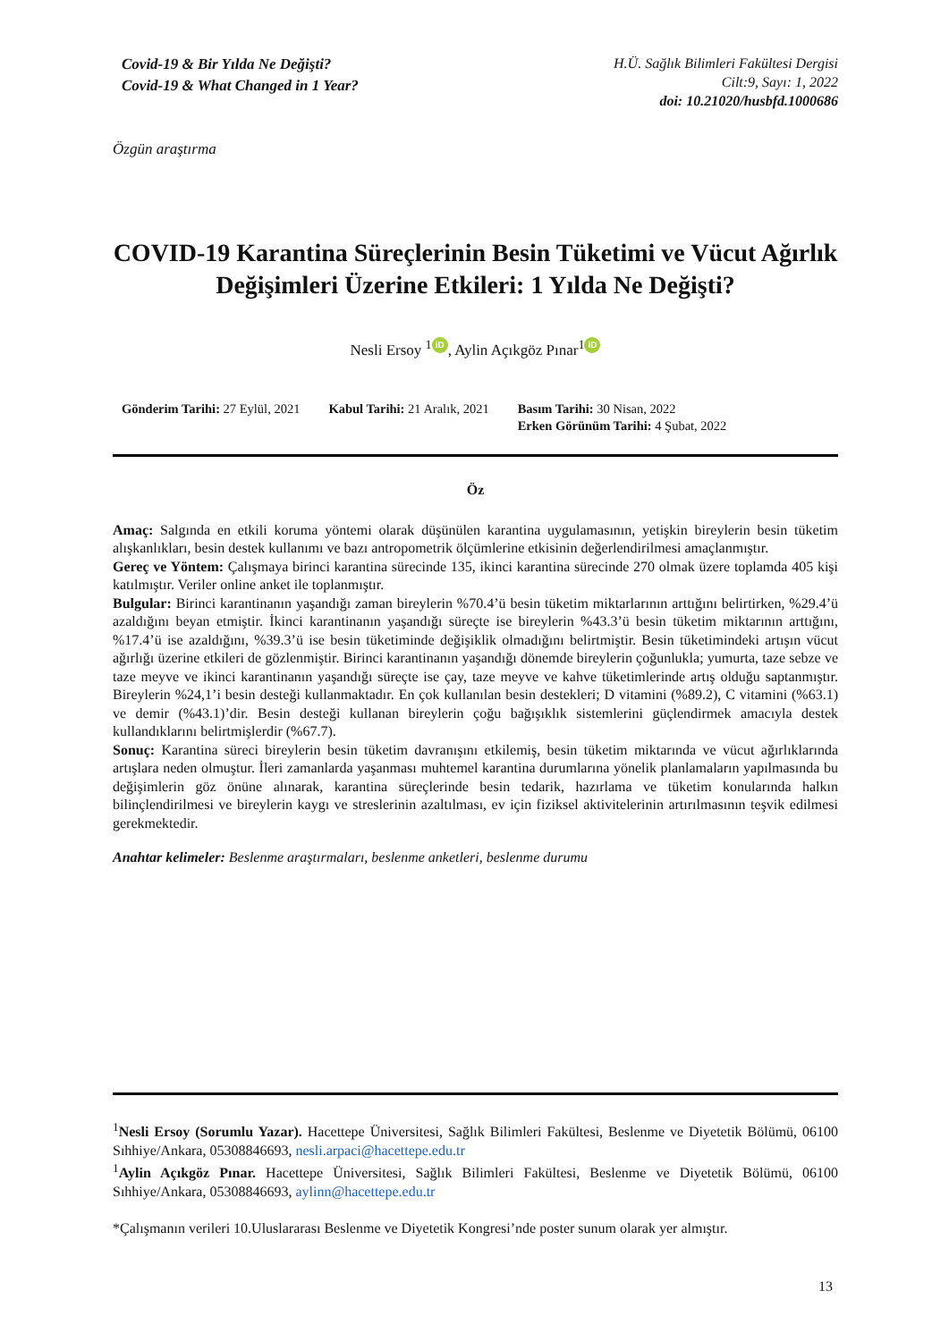Covid-19 & Bir Yılda Ne Değişti?
Covid-19 & What Changed in 1 Year?
H.Ü. Sağlık Bilimleri Fakültesi Dergisi
Cilt:9, Sayı: 1, 2022
doi: 10.21020/husbfd.1000686
Özgün araştırma
COVID-19 Karantina Süreçlerinin Besin Tüketimi ve Vücut Ağırlık Değişimleri Üzerine Etkileri: 1 Yılda Ne Değişti?
Nesli Ersoy <sup>1</sup> iD, Aylin Açıkgöz Pınar<sup>1</sup> iD
Gönderim Tarihi: 27 Eylül, 2021
Kabul Tarihi: 21 Aralık, 2021 Basım Tarihi: 30 Nisan, 2022
Erken Görünüm Tarihi: 4 Şubat, 2022
Öz
Amaç: Salgında en etkili koruma yöntemi olarak düşünülen karantina uygulamasının, yetişkin bireylerin besin tüketim alışkanlıkları, besin destek kullanımı ve bazı antropometrik ölçümlerine etkisinin değerlendirilmesi amaçlanmıştır.
Gereç ve Yöntem: Çalışmaya birinci karantina sürecinde 135, ikinci karantina sürecinde 270 olmak üzere toplamda 405 kişi katılmıştır. Veriler online anket ile toplanmıştır.
Bulgular: Birinci karantinanın yaşandığı zaman bireylerin %70.4’ü besin tüketim miktarlarının arttığını belirtirken, %29.4’ü azaldığını beyan etmiştir. İkinci karantinanın yaşandığı süreçte ise bireylerin %43.3’ü besin tüketim miktarının arttığını, %17.4’ü ise azaldığını, %39.3’ü ise besin tüketiminde değişiklik olmadığını belirtmiştir. Besin tüketimindeki artışın vücut ağırlığı üzerine etkileri de gözlenmiştir. Birinci karantinanın yaşandığı dönemde bireylerin çoğunlukla; yumurta, taze sebze ve taze meyve ve ikinci karantinanın yaşandığı süreçte ise çay, taze meyve ve kahve tüketimlerinde artış olduğu saptanmıştır. Bireylerin %24,1’i besin desteği kullanmaktadır. En çok kullanılan besin destekleri; D vitamini (%89.2), C vitamini (%63.1) ve demir (%43.1)’dir. Besin desteği kullanan bireylerin çoğu bağışıklık sistemlerini güçlendirmek amacıyla destek kullandıklarını belirtmişlerdir (%67.7).
Sonuç: Karantina süreci bireylerin besin tüketim davranışını etkilemiş, besin tüketim miktarında ve vücut ağırlıklarında artışlara neden olmuştur. İleri zamanlarda yaşanması muhtemel karantina durumlarına yönelik planlamaların yapılmasında bu değişimlerin göz önüne alınarak, karantina süreçlerinde besin tedarik, hazırlama ve tüketim konularında halkın bilinçlendirilmesi ve bireylerin kaygı ve streslerinin azaltılması, ev için fiziksel aktivitelerinin artırılmasının teşvik edilmesi gerekmektedir.
Anahtar kelimeler: Beslenme araştırmaları, beslenme anketleri, beslenme durumu
<sup>1</sup> Nesli Ersoy (Sorumlu Yazar). Hacettepe Üniversitesi, Sağlık Bilimleri Fakültesi, Beslenme ve Diyetetik Bölümü, 06100 Sıhhiye/Ankara, 05308846693, nesli.arpaci@hacettepe.edu.tr
<sup>1</sup> Aylin Açıkgöz Pınar. Hacettepe Üniversitesi, Sağlık Bilimleri Fakültesi, Beslenme ve Diyetetik Bölümü, 06100 Sıhhiye/Ankara, 05308846693, aylinn@hacettepe.edu.tr
*Çalışmanın verileri 10.Uluslararası Beslenme ve Diyetetik Kongresi’nde poster sunum olarak yer almıştır.
13